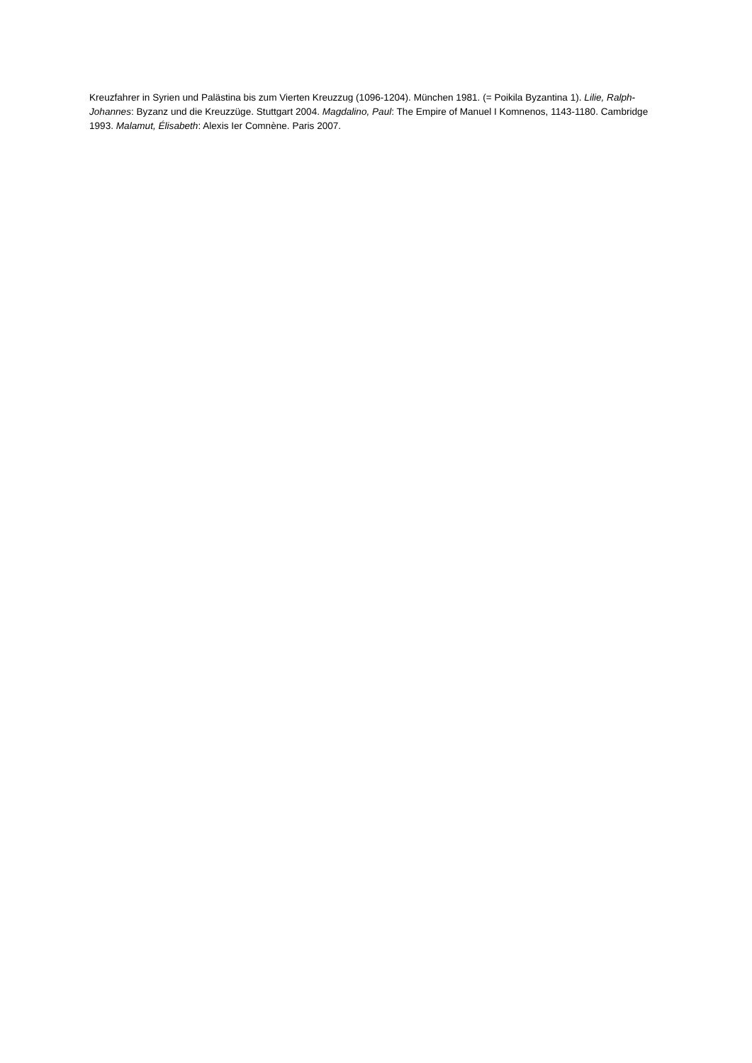Kreuzfahrer in Syrien und Palästina bis zum Vierten Kreuzzug (1096-1204). München 1981. (= Poikila Byzantina 1). Lilie, Ralph-Johannes: Byzanz und die Kreuzzüge. Stuttgart 2004. Magdalino, Paul: The Empire of Manuel I Komnenos, 1143-1180. Cambridge 1993. Malamut, Élisabeth: Alexis Ier Comnène. Paris 2007.